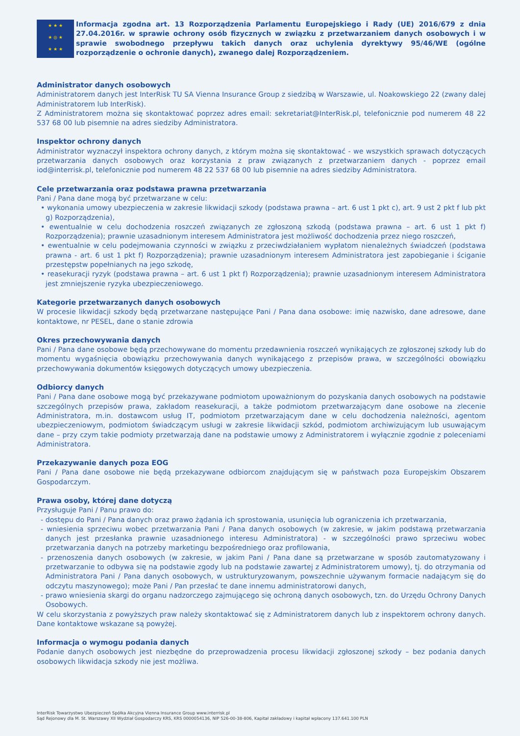★ ★ ★
★ ◎ ★
★ ★ ★
Informacja zgodna art. 13 Rozporządzenia Parlamentu Europejskiego i Rady (UE) 2016/679 z dnia 27.04.2016r. w sprawie ochrony osób fizycznych w związku z przetwarzaniem danych osobowych i w sprawie swobodnego przepływu takich danych oraz uchylenia dyrektywy 95/46/WE (ogólne rozporządzenie o ochronie danych), zwanego dalej Rozporządzeniem.
Administrator danych osobowych
Administratorem danych jest InterRisk TU SA Vienna Insurance Group z siedzibą w Warszawie, ul. Noakowskiego 22 (zwany dalej Administratorem lub InterRisk).
Z Administratorem można się skontaktować poprzez adres email: sekretariat@InterRisk.pl, telefonicznie pod numerem 48 22 537 68 00 lub pisemnie na adres siedziby Administratora.
Inspektor ochrony danych
Administrator wyznaczył inspektora ochrony danych, z którym można się skontaktować - we wszystkich sprawach dotyczących przetwarzania danych osobowych oraz korzystania z praw związanych z przetwarzaniem danych - poprzez email iod@interrisk.pl, telefonicznie pod numerem 48 22 537 68 00 lub pisemnie na adres siedziby Administratora.
Cele przetwarzania oraz podstawa prawna przetwarzania
Pani / Pana dane mogą być przetwarzane w celu:
• wykonania umowy ubezpieczenia w zakresie likwidacji szkody (podstawa prawna – art. 6 ust 1 pkt c), art. 9 ust 2 pkt f lub pkt g) Rozporządzenia),
• ewentualnie w celu dochodzenia roszczeń związanych ze zgłoszoną szkodą (podstawa prawna – art. 6 ust 1 pkt f) Rozporządzenia); prawnie uzasadnionym interesem Administratora jest możliwość dochodzenia przez niego roszczeń,
• ewentualnie w celu podejmowania czynności w związku z przeciwdziałaniem wypłatom nienależnych świadczeń (podstawa prawna - art. 6 ust 1 pkt f) Rozporządzenia); prawnie uzasadnionym interesem Administratora jest zapobieganie i ściganie przestępstw popełnianych na jego szkodę,
• reasekuracji ryzyk (podstawa prawna – art. 6 ust 1 pkt f) Rozporządzenia); prawnie uzasadnionym interesem Administratora jest zmniejszenie ryzyka ubezpieczeniowego.
Kategorie przetwarzanych danych osobowych
W procesie likwidacji szkody będą przetwarzane następujące Pani / Pana dana osobowe: imię nazwisko, dane adresowe, dane kontaktowe, nr PESEL, dane o stanie zdrowia
Okres przechowywania danych
Pani / Pana dane osobowe będą przechowywane do momentu przedawnienia roszczeń wynikających ze zgłoszonej szkody lub do momentu wygaśnięcia obowiązku przechowywania danych wynikającego z przepisów prawa, w szczególności obowiązku przechowywania dokumentów księgowych dotyczących umowy ubezpieczenia.
Odbiorcy danych
Pani / Pana dane osobowe mogą być przekazywane podmiotom upoważnionym do pozyskania danych osobowych na podstawie szczególnych przepisów prawa, zakładom reasekuracji, a także podmiotom przetwarzającym dane osobowe na zlecenie Administratora, m.in. dostawcom usług IT, podmiotom przetwarzającym dane w celu dochodzenia należności, agentom ubezpieczeniowym, podmiotom świadczącym usługi w zakresie likwidacji szkód, podmiotom archiwizującym lub usuwającym dane – przy czym takie podmioty przetwarzają dane na podstawie umowy z Administratorem i wyłącznie zgodnie z poleceniami Administratora.
Przekazywanie danych poza EOG
Pani / Pana dane osobowe nie będą przekazywane odbiorcom znajdującym się w państwach poza Europejskim Obszarem Gospodarczym.
Prawa osoby, której dane dotyczą
Przysługuje Pani / Panu prawo do:
- dostępu do Pani / Pana danych oraz prawo żądania ich sprostowania, usunięcia lub ograniczenia ich przetwarzania,
- wniesienia sprzeciwu wobec przetwarzania Pani / Pana danych osobowych (w zakresie, w jakim podstawą przetwarzania danych jest przesłanka prawnie uzasadnionego interesu Administratora) - w szczególności prawo sprzeciwu wobec przetwarzania danych na potrzeby marketingu bezpośredniego oraz profilowania,
- przenoszenia danych osobowych (w zakresie, w jakim Pani / Pana dane są przetwarzane w sposób zautomatyzowany i przetwarzanie to odbywa się na podstawie zgody lub na podstawie zawartej z Administratorem umowy), tj. do otrzymania od Administratora Pani / Pana danych osobowych, w ustrukturyzowanym, powszechnie używanym formacie nadającym się do odczytu maszynowego); może Pani / Pan przesłać te dane innemu administratorowi danych,
- prawo wniesienia skargi do organu nadzorczego zajmującego się ochroną danych osobowych, tzn. do Urzędu Ochrony Danych Osobowych.
W celu skorzystania z powyższych praw należy skontaktować się z Administratorem danych lub z inspektorem ochrony danych. Dane kontaktowe wskazane są powyżej.
Informacja o wymogu podania danych
Podanie danych osobowych jest niezbędne do przeprowadzenia procesu likwidacji zgłoszonej szkody – bez podania danych osobowych likwidacja szkody nie jest możliwa.
InterRisk Towarzystwo Ubezpieczeń Spółka Akcyjna Vienna Insurance Group www.interrisk.pl
Sąd Rejonowy dla M. St. Warszawy XII Wydział Gospodarczy KRS, KRS 0000054136, NIP 526-00-38-806, Kapitał zakładowy i kapitał wpłacony 137.641.100 PLN